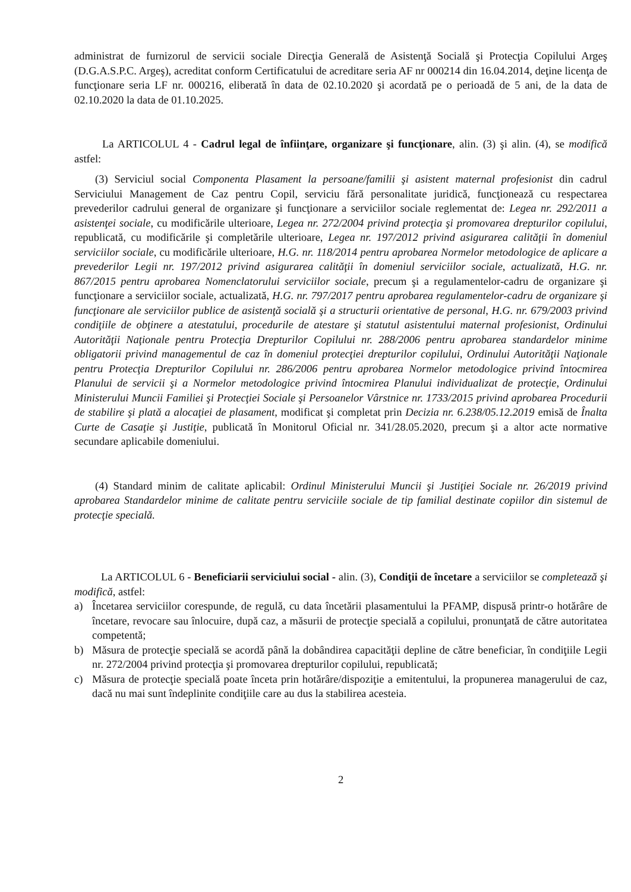administrat de furnizorul de servicii sociale Direcţia Generală de Asistenţă Socială şi Protecţia Copilului Argeş (D.G.A.S.P.C. Argeş), acreditat conform Certificatului de acreditare seria AF nr 000214 din 16.04.2014, deţine licenţa de funcţionare seria LF nr. 000216, eliberată în data de 02.10.2020 şi acordată pe o perioadă de 5 ani, de la data de 02.10.2020 la data de 01.10.2025.
La ARTICOLUL 4 - Cadrul legal de înfiinţare, organizare şi funcţionare, alin. (3) şi alin. (4), se modifică astfel:
(3) Serviciul social Componenta Plasament la persoane/familii şi asistent maternal profesionist din cadrul Serviciului Management de Caz pentru Copil, serviciu fără personalitate juridică, funcţionează cu respectarea prevederilor cadrului general de organizare şi funcţionare a serviciilor sociale reglementat de: Legea nr. 292/2011 a asistenţei sociale, cu modificările ulterioare, Legea nr. 272/2004 privind protecţia şi promovarea drepturilor copilului, republicată, cu modificările şi completările ulterioare, Legea nr. 197/2012 privind asigurarea calităţii în domeniul serviciilor sociale, cu modificările ulterioare, H.G. nr. 118/2014 pentru aprobarea Normelor metodologice de aplicare a prevederilor Legii nr. 197/2012 privind asigurarea calităţii în domeniul serviciilor sociale, actualizată, H.G. nr. 867/2015 pentru aprobarea Nomenclatorului serviciilor sociale, precum şi a regulamentelor-cadru de organizare şi funcţionare a serviciilor sociale, actualizată, H.G. nr. 797/2017 pentru aprobarea regulamentelor-cadru de organizare şi funcţionare ale serviciilor publice de asistenţă socială şi a structurii orientative de personal, H.G. nr. 679/2003 privind condiţiile de obţinere a atestatului, procedurile de atestare şi statutul asistentului maternal profesionist, Ordinului Autorităţii Naţionale pentru Protecţia Drepturilor Copilului nr. 288/2006 pentru aprobarea standardelor minime obligatorii privind managementul de caz în domeniul protecţiei drepturilor copilului, Ordinului Autorităţii Naţionale pentru Protecţia Drepturilor Copilului nr. 286/2006 pentru aprobarea Normelor metodologice privind întocmirea Planului de servicii şi a Normelor metodologice privind întocmirea Planului individualizat de protecţie, Ordinului Ministerului Muncii Familiei şi Protecţiei Sociale şi Persoanelor Vârstnice nr. 1733/2015 privind aprobarea Procedurii de stabilire şi plată a alocaţiei de plasament, modificat şi completat prin Decizia nr. 6.238/05.12.2019 emisă de Înalta Curte de Casaţie şi Justiţie, publicată în Monitorul Oficial nr. 341/28.05.2020, precum şi a altor acte normative secundare aplicabile domeniului.
(4) Standard minim de calitate aplicabil: Ordinul Ministerului Muncii şi Justiţiei Sociale nr. 26/2019 privind aprobarea Standardelor minime de calitate pentru serviciile sociale de tip familial destinate copiilor din sistemul de protecţie specială.
La ARTICOLUL 6 - Beneficiarii serviciului social - alin. (3), Condiţii de încetare a serviciilor se completează şi modifică, astfel:
a) Încetarea serviciilor corespunde, de regulă, cu data încetării plasamentului la PFAMP, dispusă printr-o hotărâre de încetare, revocare sau înlocuire, după caz, a măsurii de protecţie specială a copilului, pronunţată de către autoritatea competentă;
b) Măsura de protecţie specială se acordă până la dobândirea capacităţii depline de către beneficiar, în condiţiile Legii nr. 272/2004 privind protecţia şi promovarea drepturilor copilului, republicată;
c) Măsura de protecţie specială poate înceta prin hotărâre/dispoziţie a emitentului, la propunerea managerului de caz, dacă nu mai sunt îndeplinite condiţiile care au dus la stabilirea acesteia.
2